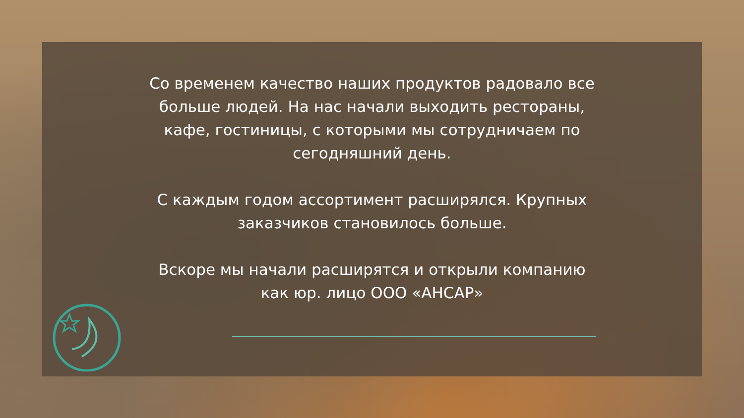Со временем качество наших продуктов радовало все больше людей. На нас начали выходить рестораны, кафе, гостиницы, с которыми мы сотрудничаем по сегодняшний день.
С каждым годом ассортимент расширялся. Крупных заказчиков становилось больше.
Вскоре мы начали расширятся и открыли компанию как юр. лицо ООО «АНСАР»